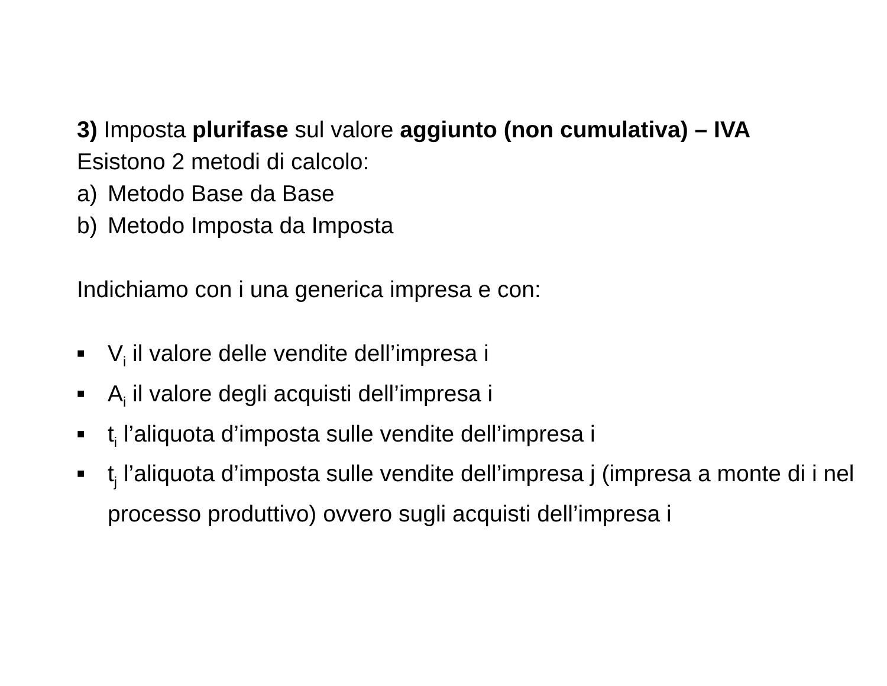3) Imposta plurifase sul valore aggiunto (non cumulativa) – IVA
Esistono 2 metodi di calcolo:
a) Metodo Base da Base
b) Metodo Imposta da Imposta
Indichiamo con i una generica impresa e con:
■ V<sub>i</sub> il valore delle vendite dell’impresa i
■ A<sub>i</sub> il valore degli acquisti dell’impresa i
■ t<sub>i</sub> l’aliquota d’imposta sulle vendite dell’impresa i
■ t<sub>j</sub> l’aliquota d’imposta sulle vendite dell’impresa j (impresa a monte di i nel processo produttivo) ovvero sugli acquisti dell’impresa i